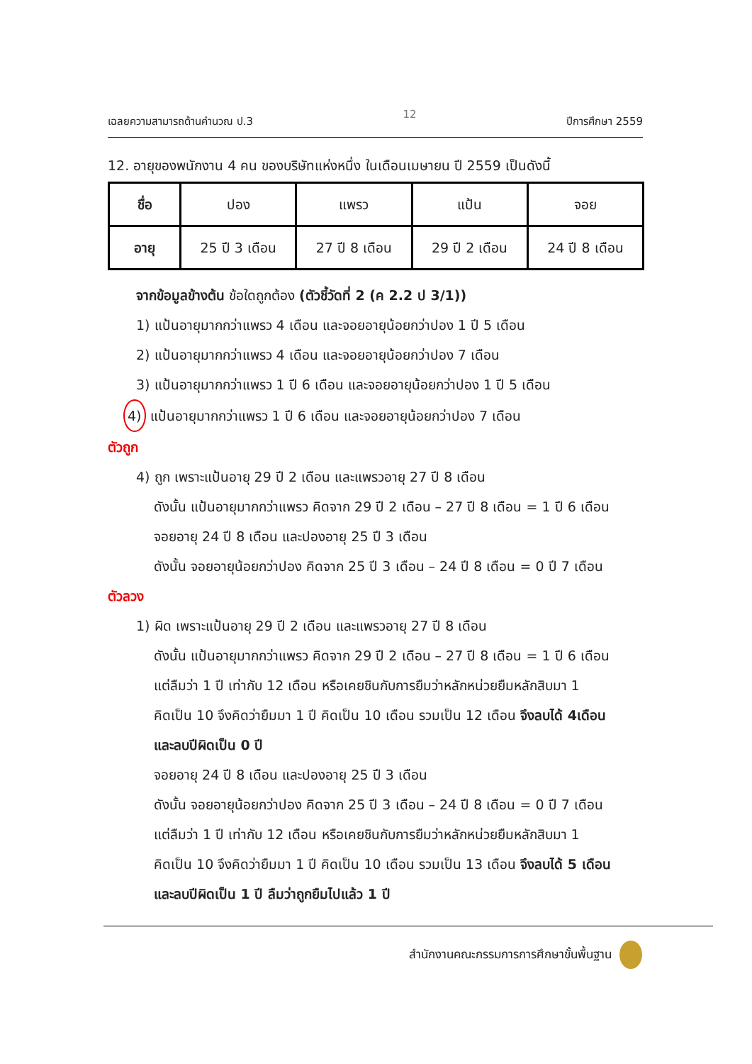เฉลยความสามารถด้านคำนวณ ป.3 12 ปีการศึกษา 2559
12. อายุของพนักงาน 4 คน ของบริษัทแห่งหนึ่ง ในเดือนเมษายน ปี 2559 เป็นดังนี้
| ชื่อ | ปอง | แพรว | แป้น | จอย |
| อายุ | 25 ปี 3 เดือน | 27 ปี 8 เดือน | 29 ปี 2 เดือน | 24 ปี 8 เดือน |
จากข้อมูลข้างต้น ข้อใดถูกต้อง (ตัวชี้วัดที่ 2 (ค 2.2 ป 3/1))
1) แป้นอายุมากกว่าแพรว 4 เดือน และจอยอายุน้อยกว่าปอง 1 ปี 5 เดือน
2) แป้นอายุมากกว่าแพรว 4 เดือน และจอยอายุน้อยกว่าปอง 7 เดือน
3) แป้นอายุมากกว่าแพรว 1 ปี 6 เดือน และจอยอายุน้อยกว่าปอง 1 ปี 5 เดือน
4) แป้นอายุมากกว่าแพรว 1 ปี 6 เดือน และจอยอายุน้อยกว่าปอง 7 เดือน
ตัวถูก
4) ถูก เพราะแป้นอายุ 29 ปี 2 เดือน และแพรวอายุ 27 ปี 8 เดือน
ดังนั้น แป้นอายุมากกว่าแพรว คิดจาก 29 ปี 2 เดือน – 27 ปี 8 เดือน = 1 ปี 6 เดือน
จอยอายุ 24 ปี 8 เดือน และปองอายุ 25 ปี 3 เดือน
ดังนั้น จอยอายุน้อยกว่าปอง คิดจาก 25 ปี 3 เดือน – 24 ปี 8 เดือน = 0 ปี 7 เดือน
ตัวลวง
1) ผิด เพราะแป้นอายุ 29 ปี 2 เดือน และแพรวอายุ 27 ปี 8 เดือน
ดังนั้น แป้นอายุมากกว่าแพรว คิดจาก 29 ปี 2 เดือน – 27 ปี 8 เดือน = 1 ปี 6 เดือน
แต่ลืมว่า 1 ปี เท่ากับ 12 เดือน หรือเคยชินกับการยืมว่าหลักหน่วยยืมหลักสิบมา 1
คิดเป็น 10 จึงคิดว่ายืมมา 1 ปี คิดเป็น 10 เดือน รวมเป็น 12 เดือน จึงลบได้ 4เดือน
และลบปีผิดเป็น 0 ปี
จอยอายุ 24 ปี 8 เดือน และปองอายุ 25 ปี 3 เดือน
ดังนั้น จอยอายุน้อยกว่าปอง คิดจาก 25 ปี 3 เดือน – 24 ปี 8 เดือน = 0 ปี 7 เดือน
แต่ลืมว่า 1 ปี เท่ากับ 12 เดือน หรือเคยชินกับการยืมว่าหลักหน่วยยืมหลักสิบมา 1
คิดเป็น 10 จึงคิดว่ายืมมา 1 ปี คิดเป็น 10 เดือน รวมเป็น 13 เดือน จึงลบได้ 5 เดือน
และลบปีผิดเป็น 1 ปี ลืมว่าถูกยืมไปแล้ว 1 ปี
สำนักงานคณะกรรมการการศึกษาขั้นพื้นฐาน